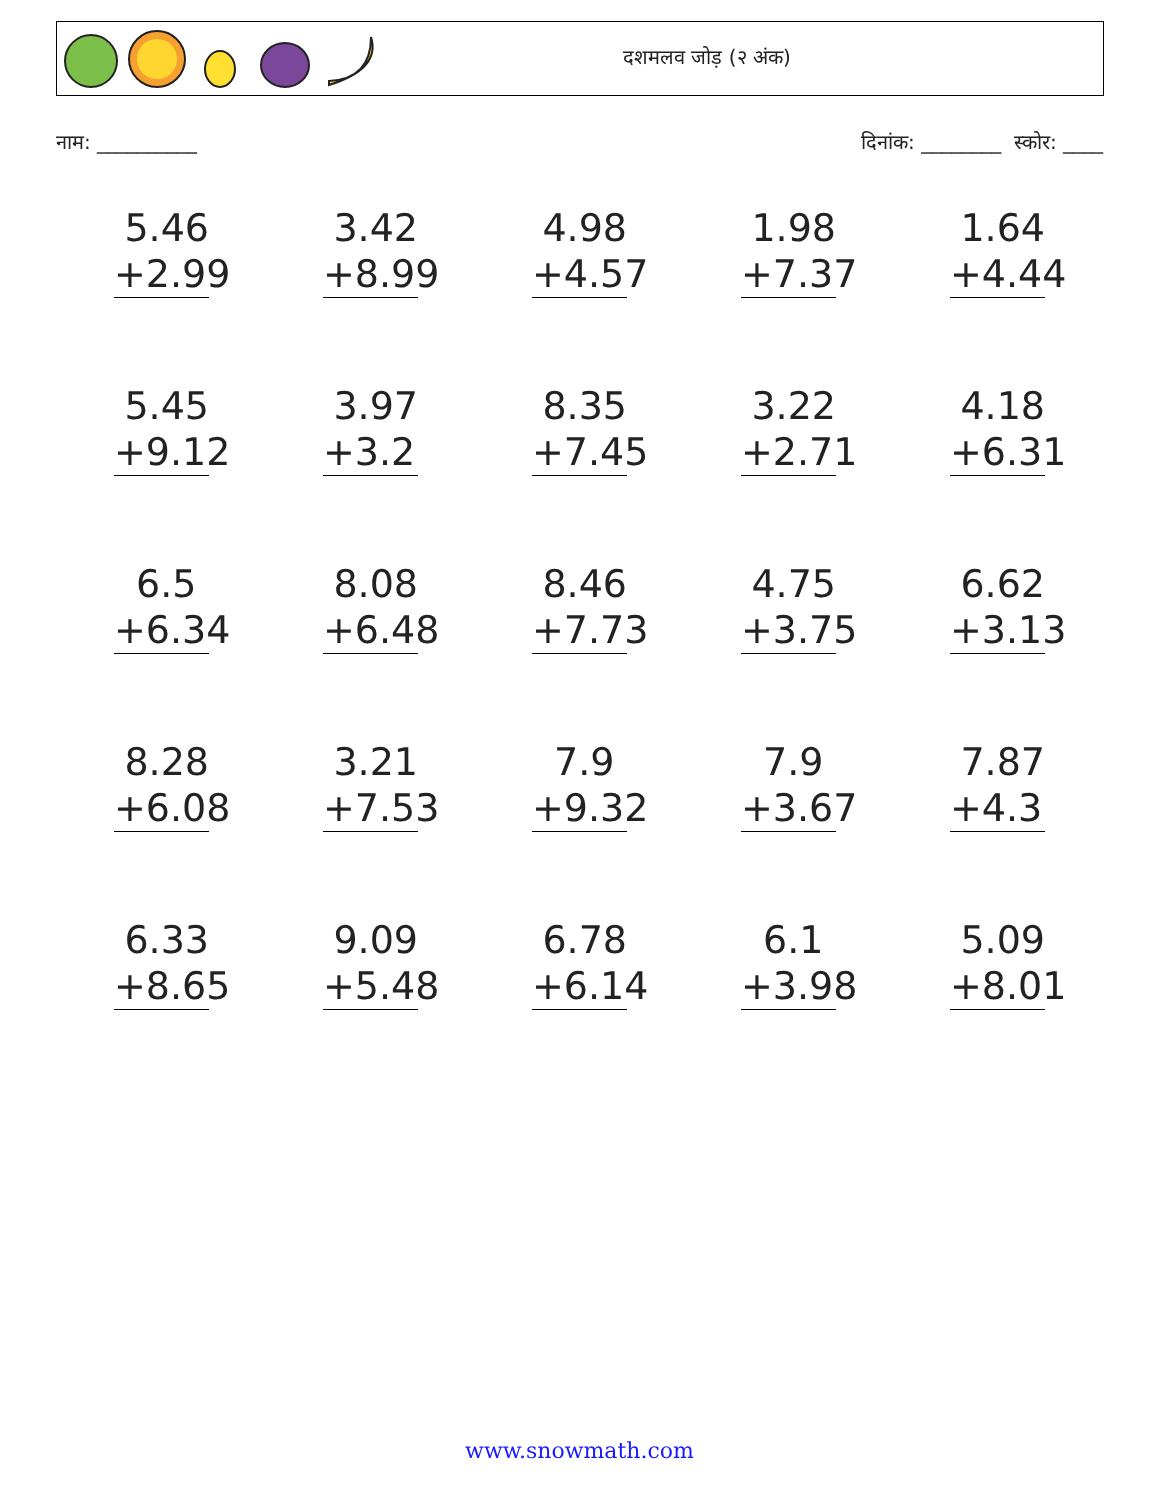दशमलव जोड़ (२ अंक)
नाम: __________ दिनांक: ________ स्कोर: ____
| 5.46 +2.99 | 3.42 +8.99 | 4.98 +4.57 | 1.98 +7.37 | 1.64 +4.44 |
| 5.45 +9.12 | 3.97 +3.2 | 8.35 +7.45 | 3.22 +2.71 | 4.18 +6.31 |
| 6.5 +6.34 | 8.08 +6.48 | 8.46 +7.73 | 4.75 +3.75 | 6.62 +3.13 |
| 8.28 +6.08 | 3.21 +7.53 | 7.9 +9.32 | 7.9 +3.67 | 7.87 +4.3 |
| 6.33 +8.65 | 9.09 +5.48 | 6.78 +6.14 | 6.1 +3.98 | 5.09 +8.01 |
www.snowmath.com